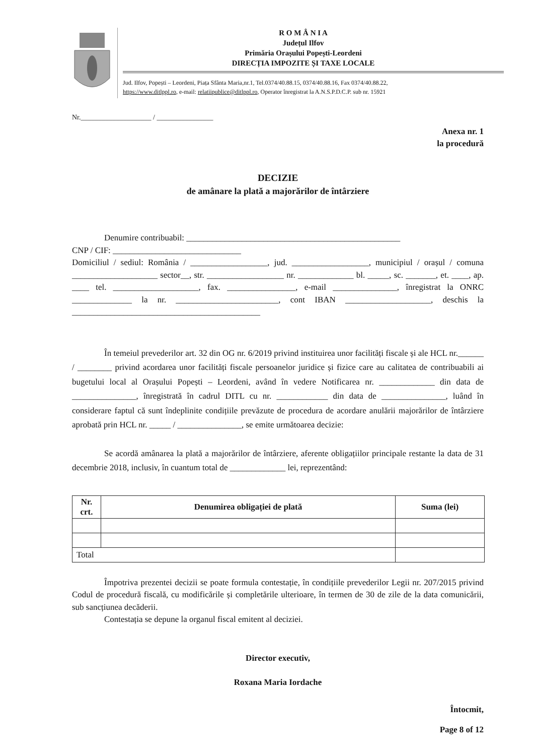R O M Â N I A
Județul Ilfov
Primăria Orașului Popești-Leordeni
DIRECȚIA IMPOZITE ȘI TAXE LOCALE
Jud. Ilfov, Popești – Leordeni, Piața Sfânta Maria,nr.1, Tel.0374/40.88.15, 0374/40.88.16, Fax 0374/40.88.22,
https://www.ditlppl.ro, e-mail: relatiipublice@ditlppl.ro, Operator înregistrat la A.N.S.P.D.C.P. sub nr. 15921
Nr.____________________ / ________________
Anexa nr. 1
la procedură
DECIZIE
de amânare la plată a majorărilor de întârziere
Denumire contribuabil: __________________________________________________
CNP / CIF: ______________________________
Domiciliul / sediul: România / __________________, jud. __________________, municipiul / orașul / comuna ____________________ sector__, str. __________________ nr. _____________ bl. _____, sc. _______, et. ____, ap. ____ tel. ____________________, fax. ________________, e-mail _______________, înregistrat la ONRC ______________ la nr. ________________________, cont IBAN ____________________, deschis la ____________________________________________
În temeiul prevederilor art. 32 din OG nr. 6/2019 privind instituirea unor facilități fiscale și ale HCL nr.______ / ________ privind acordarea unor facilități fiscale persoanelor juridice și fizice care au calitatea de contribuabili ai bugetului local al Orașului Popești – Leordeni, având în vedere Notificarea nr. _____________ din data de _______________, înregistrată în cadrul DITL cu nr. ____________ din data de _______________, luând în considerare faptul că sunt îndeplinite condițiile prevăzute de procedura de acordare anulării majorărilor de întârziere aprobată prin HCL nr. _____ / _______________, se emite următoarea decizie:
Se acordă amânarea la plată a majorărilor de întârziere, aferente obligațiilor principale restante la data de 31 decembrie 2018, inclusiv, în cuantum total de _____________ lei, reprezentând:
| Nr. crt. | Denumirea obligației de plată | Suma (lei) |
| --- | --- | --- |
| Total | | |
Împotriva prezentei decizii se poate formula contestație, în condițiile prevederilor Legii nr. 207/2015 privind Codul de procedură fiscală, cu modificările și completările ulterioare, în termen de 30 de zile de la data comunicării, sub sancțiunea decăderii.
Contestația se depune la organul fiscal emitent al deciziei.
Director executiv,
Roxana Maria Iordache
Întocmit,
Page 8 of 12